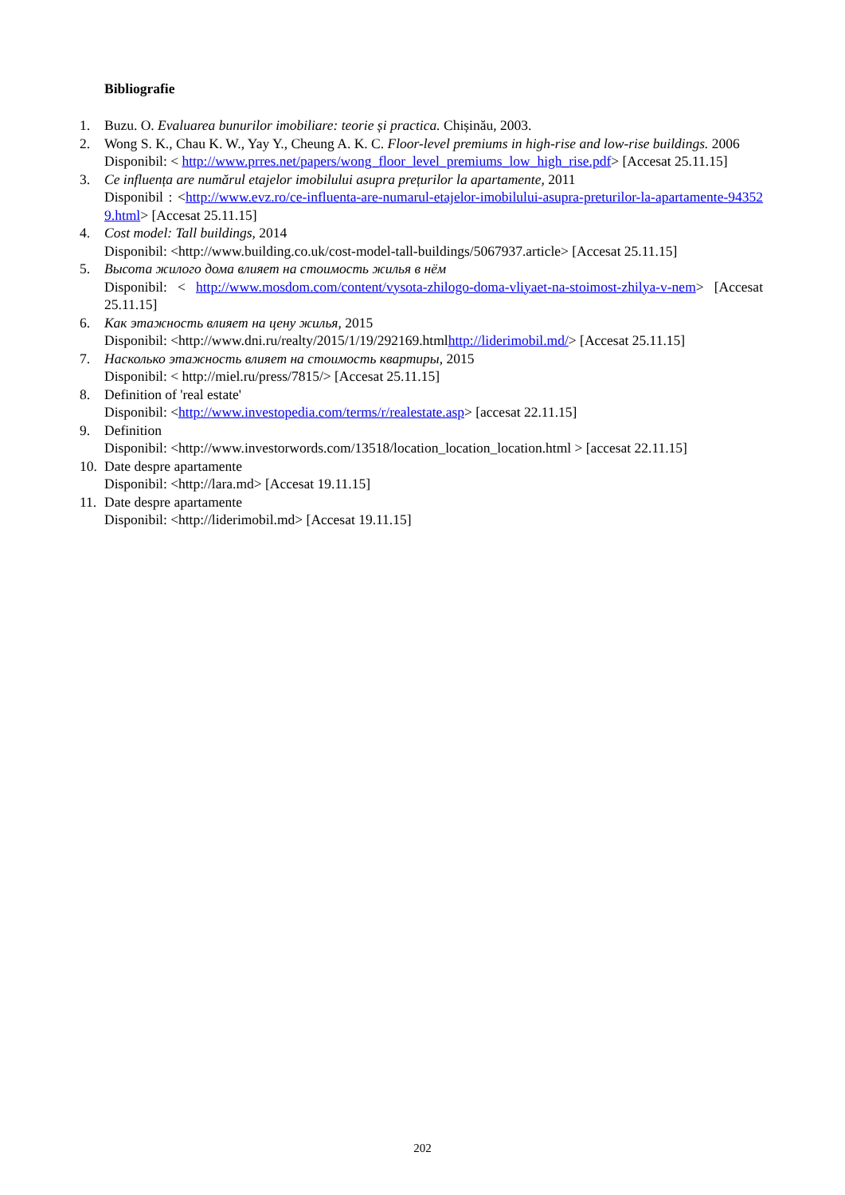Bibliografie
1. Buzu. O. Evaluarea bunurilor imobiliare: teorie și practica. Chișinău, 2003.
2. Wong S. K., Chau K. W., Yay Y., Cheung A. K. C. Floor-level premiums in high-rise and low-rise buildings. 2006
Disponibil: < http://www.prres.net/papers/wong_floor_level_premiums_low_high_rise.pdf> [Accesat 25.11.15]
3. Ce influența are numărul etajelor imobilului asupra prețurilor la apartamente, 2011
Disponibil : <http://www.evz.ro/ce-influenta-are-numarul-etajelor-imobilului-asupra-preturilor-la-apartamente-943529.html> [Accesat 25.11.15]
4. Cost model: Tall buildings, 2014
Disponibil: <http://www.building.co.uk/cost-model-tall-buildings/5067937.article> [Accesat 25.11.15]
5. Высота жилого дома влияет на стоимость жилья в нём
Disponibil: < http://www.mosdom.com/content/vysota-zhilogo-doma-vliyaet-na-stoimost-zhilya-v-nem> [Accesat 25.11.15]
6. Как этажность влияет на цену жилья, 2015
Disponibil: <http://www.dni.ru/realty/2015/1/19/292169.htmlhttp://liderimobil.md/> [Accesat 25.11.15]
7. Насколько этажность влияет на стоимость квартиры, 2015
Disponibil: < http://miel.ru/press/7815/> [Accesat 25.11.15]
8. Definition of 'real estate'
Disponibil: <http://www.investopedia.com/terms/r/realestate.asp> [accesat 22.11.15]
9. Definition
Disponibil: <http://www.investorwords.com/13518/location_location_location.html > [accesat 22.11.15]
10.
Date despre apartamente
Disponibil: <http://lara.md> [Accesat 19.11.15]
11.
Date despre apartamente
Disponibil: <http://liderimobil.md> [Accesat 19.11.15]
202